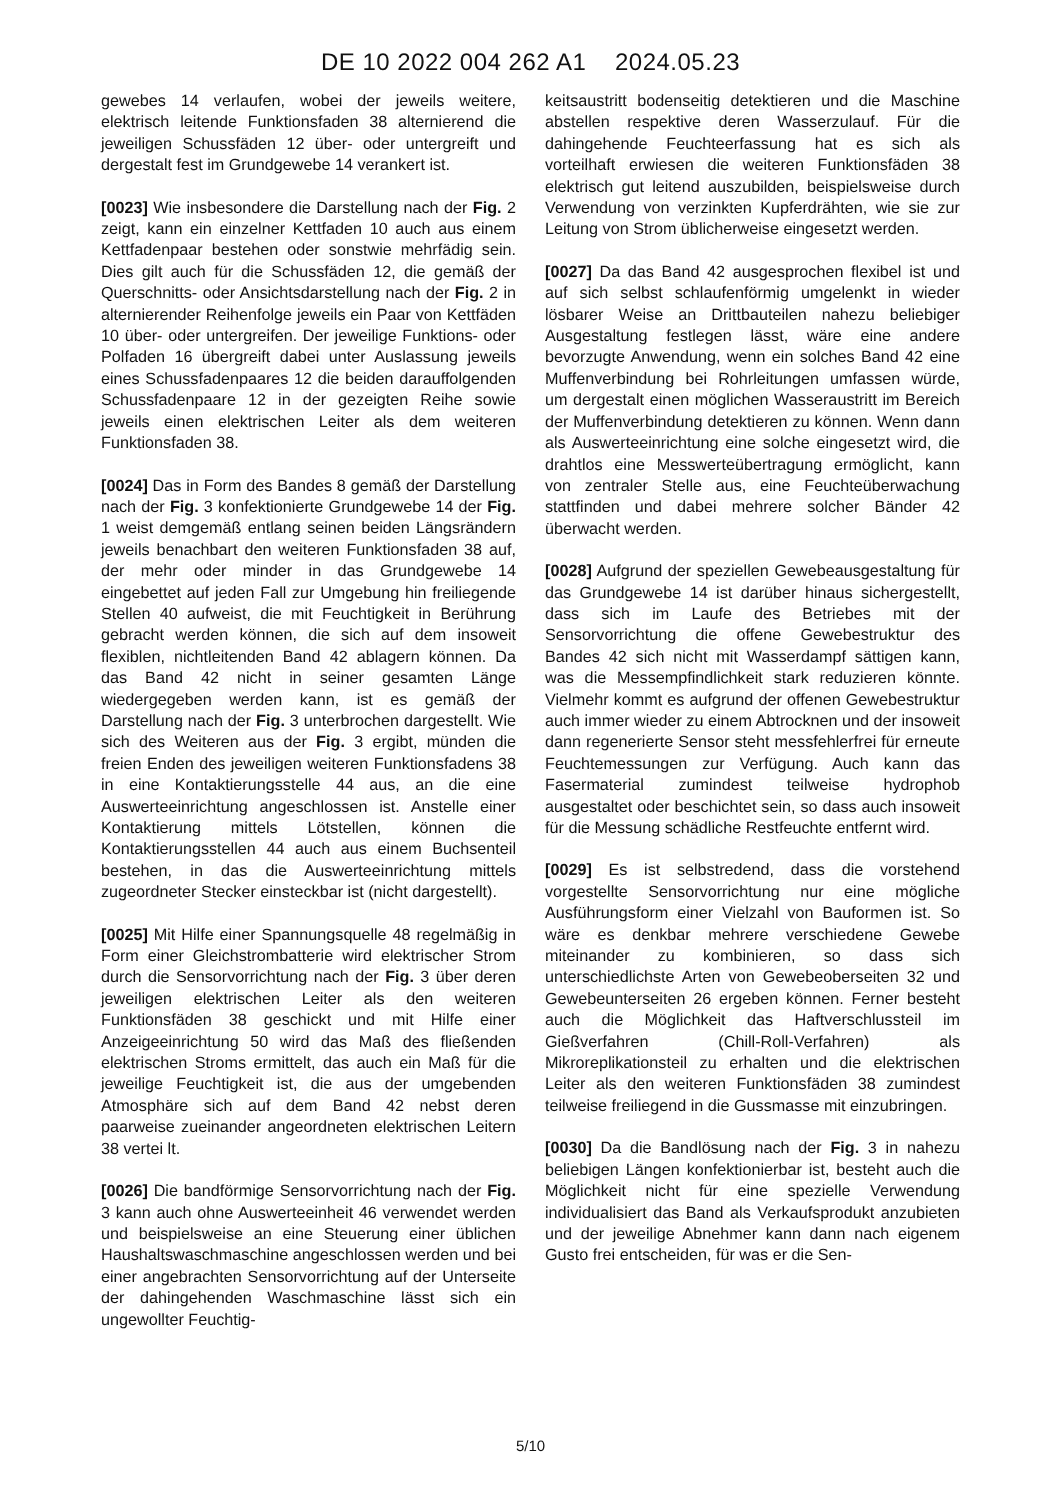DE 10 2022 004 262 A1 2024.05.23
gewebes 14 verlaufen, wobei der jeweils weitere, elektrisch leitende Funktionsfaden 38 alternierend die jeweiligen Schussfäden 12 über- oder untergreift und dergestalt fest im Grundgewebe 14 verankert ist.
[0023] Wie insbesondere die Darstellung nach der Fig. 2 zeigt, kann ein einzelner Kettfaden 10 auch aus einem Kettfadenpaar bestehen oder sonstwie mehrfädig sein. Dies gilt auch für die Schussfäden 12, die gemäß der Querschnitts- oder Ansichtsdarstellung nach der Fig. 2 in alternierender Reihenfolge jeweils ein Paar von Kettfäden 10 über- oder untergreifen. Der jeweilige Funktions- oder Polfaden 16 übergreift dabei unter Auslassung jeweils eines Schussfadenpaares 12 die beiden darauffolgenden Schussfadenpaare 12 in der gezeigten Reihe sowie jeweils einen elektrischen Leiter als dem weiteren Funktionsfaden 38.
[0024] Das in Form des Bandes 8 gemäß der Darstellung nach der Fig. 3 konfektionierte Grundgewebe 14 der Fig. 1 weist demgemäß entlang seinen beiden Längsrändern jeweils benachbart den weiteren Funktionsfaden 38 auf, der mehr oder minder in das Grundgewebe 14 eingebettet auf jeden Fall zur Umgebung hin freiliegende Stellen 40 aufweist, die mit Feuchtigkeit in Berührung gebracht werden können, die sich auf dem insoweit flexiblen, nichtleitenden Band 42 ablagern können. Da das Band 42 nicht in seiner gesamten Länge wiedergegeben werden kann, ist es gemäß der Darstellung nach der Fig. 3 unterbrochen dargestellt. Wie sich des Weiteren aus der Fig. 3 ergibt, münden die freien Enden des jeweiligen weiteren Funktionsfadens 38 in eine Kontaktierungsstelle 44 aus, an die eine Auswerteeinrichtung angeschlossen ist. Anstelle einer Kontaktierung mittels Lötstellen, können die Kontaktierungsstellen 44 auch aus einem Buchsenteil bestehen, in das die Auswerteeinrichtung mittels zugeordneter Stecker einsteckbar ist (nicht dargestellt).
[0025] Mit Hilfe einer Spannungsquelle 48 regelmäßig in Form einer Gleichstrombatterie wird elektrischer Strom durch die Sensorvorrichtung nach der Fig. 3 über deren jeweiligen elektrischen Leiter als den weiteren Funktionsfäden 38 geschickt und mit Hilfe einer Anzeigeeinrichtung 50 wird das Maß des fließenden elektrischen Stroms ermittelt, das auch ein Maß für die jeweilige Feuchtigkeit ist, die aus der umgebenden Atmosphäre sich auf dem Band 42 nebst deren paarweise zueinander angeordneten elektrischen Leitern 38 vertei lt.
[0026] Die bandförmige Sensorvorrichtung nach der Fig. 3 kann auch ohne Auswerteeinheit 46 verwendet werden und beispielsweise an eine Steuerung einer üblichen Haushaltswaschmaschine angeschlossen werden und bei einer angebrachten Sensorvorrichtung auf der Unterseite der dahingehenden Waschmaschine lässt sich ein ungewollter Feuchtig-
keitsaustritt bodenseitig detektieren und die Maschine abstellen respektive deren Wasserzulauf. Für die dahingehende Feuchteerfassung hat es sich als vorteilhaft erwiesen die weiteren Funktionsfäden 38 elektrisch gut leitend auszubilden, beispielsweise durch Verwendung von verzinkten Kupferdrähten, wie sie zur Leitung von Strom üblicherweise eingesetzt werden.
[0027] Da das Band 42 ausgesprochen flexibel ist und auf sich selbst schlaufenförmig umgelenkt in wieder lösbarer Weise an Drittbauteilen nahezu beliebiger Ausgestaltung festlegen lässt, wäre eine andere bevorzugte Anwendung, wenn ein solches Band 42 eine Muffenverbindung bei Rohrleitungen umfassen würde, um dergestalt einen möglichen Wasseraustritt im Bereich der Muffenverbindung detektieren zu können. Wenn dann als Auswerteeinrichtung eine solche eingesetzt wird, die drahtlos eine Messwerteübertragung ermöglicht, kann von zentraler Stelle aus, eine Feuchteüberwachung stattfinden und dabei mehrere solcher Bänder 42 überwacht werden.
[0028] Aufgrund der speziellen Gewebeausgestaltung für das Grundgewebe 14 ist darüber hinaus sichergestellt, dass sich im Laufe des Betriebes mit der Sensorvorrichtung die offene Gewebestruktur des Bandes 42 sich nicht mit Wasserdampf sättigen kann, was die Messempfindlichkeit stark reduzieren könnte. Vielmehr kommt es aufgrund der offenen Gewebestruktur auch immer wieder zu einem Abtrocknen und der insoweit dann regenerierte Sensor steht messfehlerfrei für erneute Feuchtemessungen zur Verfügung. Auch kann das Fasermaterial zumindest teilweise hydrophob ausgestaltet oder beschichtet sein, so dass auch insoweit für die Messung schädliche Restfeuchte entfernt wird.
[0029] Es ist selbstredend, dass die vorstehend vorgestellte Sensorvorrichtung nur eine mögliche Ausführungsform einer Vielzahl von Bauformen ist. So wäre es denkbar mehrere verschiedene Gewebe miteinander zu kombinieren, so dass sich unterschiedlichste Arten von Gewebeoberseiten 32 und Gewebeunterseiten 26 ergeben können. Ferner besteht auch die Möglichkeit das Haftverschlussteil im Gießverfahren (Chill-Roll-Verfahren) als Mikroreplikationsteil zu erhalten und die elektrischen Leiter als den weiteren Funktionsfäden 38 zumindest teilweise freiliegend in die Gussmasse mit einzubringen.
[0030] Da die Bandlösung nach der Fig. 3 in nahezu beliebigen Längen konfektionierbar ist, besteht auch die Möglichkeit nicht für eine spezielle Verwendung individualisiert das Band als Verkaufsprodukt anzubieten und der jeweilige Abnehmer kann dann nach eigenem Gusto frei entscheiden, für was er die Sen-
5/10